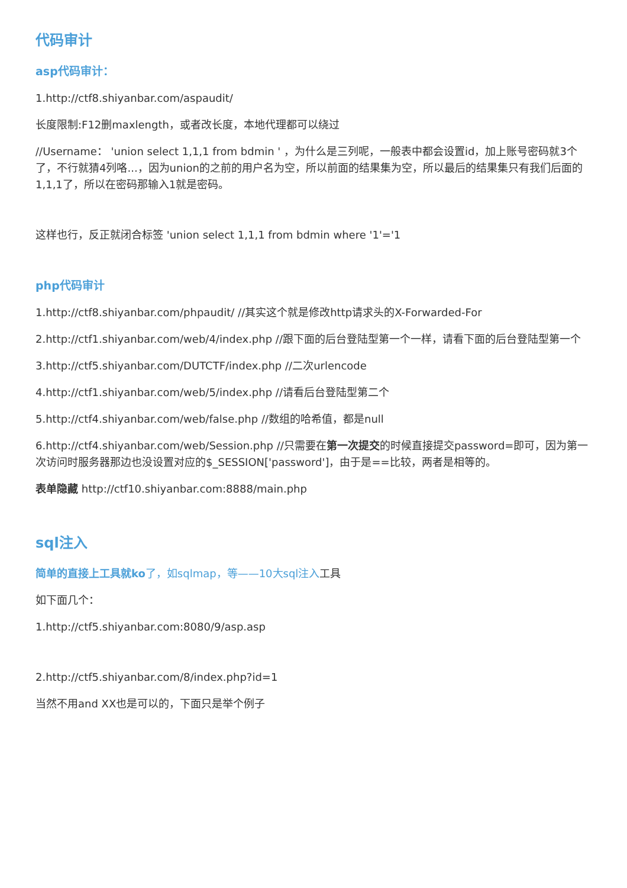代码审计
asp代码审计：
1.http://ctf8.shiyanbar.com/aspaudit/
长度限制:F12删maxlength，或者改长度，本地代理都可以绕过
//Username： 'union select 1,1,1 from bdmin ' ，为什么是三列呢，一般表中都会设置id，加上账号密码就3个了，不行就猜4列咯...，因为union的之前的用户名为空，所以前面的结果集为空，所以最后的结果集只有我们后面的1,1,1了，所以在密码那输入1就是密码。
这样也行，反正就闭合标签 'union select 1,1,1 from bdmin where '1'='1
php代码审计
1.http://ctf8.shiyanbar.com/phpaudit/ //其实这个就是修改http请求头的X-Forwarded-For
2.http://ctf1.shiyanbar.com/web/4/index.php //跟下面的后台登陆型第一个一样，请看下面的后台登陆型第一个
3.http://ctf5.shiyanbar.com/DUTCTF/index.php //二次urlencode
4.http://ctf1.shiyanbar.com/web/5/index.php //请看后台登陆型第二个
5.http://ctf4.shiyanbar.com/web/false.php //数组的哈希值，都是null
6.http://ctf4.shiyanbar.com/web/Session.php //只需要在第一次提交的时候直接提交password=即可，因为第一次访问时服务器那边也没设置对应的$_SESSION['password']，由于是==比较，两者是相等的。
表单隐藏 http://ctf10.shiyanbar.com:8888/main.php
sql注入
简单的直接上工具就ko了，如sqlmap，等——10大sql注入工具
如下面几个：
1.http://ctf5.shiyanbar.com:8080/9/asp.asp
2.http://ctf5.shiyanbar.com/8/index.php?id=1
当然不用and XX也是可以的，下面只是举个例子